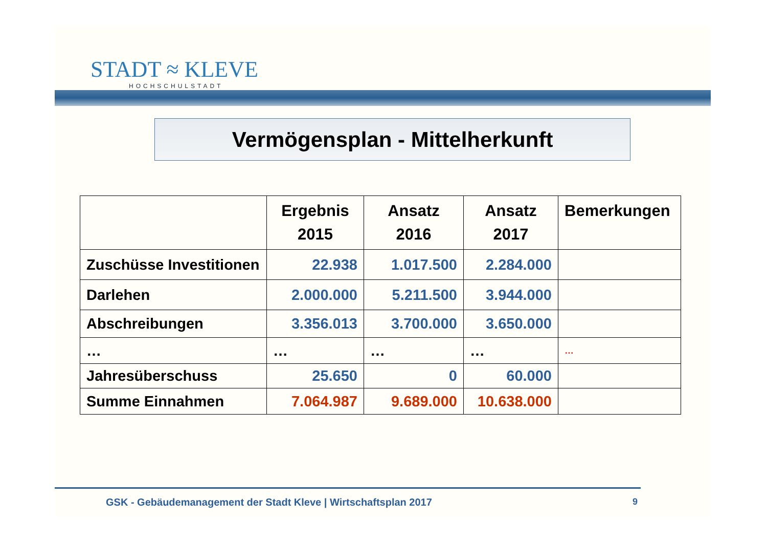STADT ≈ KLEVE
HOCHSCHULSTADT
Vermögensplan - Mittelherkunft
| | Ergebnis 2015 | Ansatz 2016 | Ansatz 2017 | Bemerkungen |
| --- | --- | --- | --- | --- |
| Zuschüsse Investitionen | 22.938 | 1.017.500 | 2.284.000 | |
| Darlehen | 2.000.000 | 5.211.500 | 3.944.000 | |
| Abschreibungen | 3.356.013 | 3.700.000 | 3.650.000 | |
| … | … | … | … | … |
| Jahresüberschuss | 25.650 | 0 | 60.000 | |
| Summe Einnahmen | 7.064.987 | 9.689.000 | 10.638.000 | |
GSK - Gebäudemanagement der Stadt Kleve | Wirtschaftsplan 2017
9